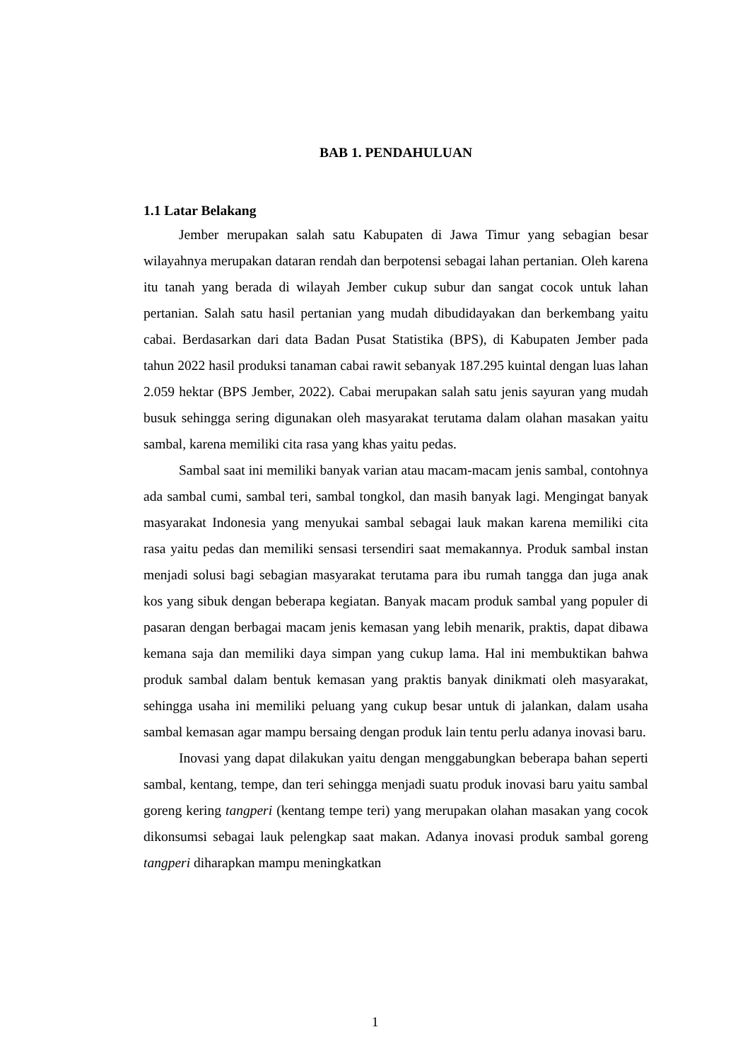BAB 1. PENDAHULUAN
1.1 Latar Belakang
Jember merupakan salah satu Kabupaten di Jawa Timur yang sebagian besar wilayahnya merupakan dataran rendah dan berpotensi sebagai lahan pertanian. Oleh karena itu tanah yang berada di wilayah Jember cukup subur dan sangat cocok untuk lahan pertanian. Salah satu hasil pertanian yang mudah dibudidayakan dan berkembang yaitu cabai. Berdasarkan dari data Badan Pusat Statistika (BPS), di Kabupaten Jember pada tahun 2022 hasil produksi tanaman cabai rawit sebanyak 187.295 kuintal dengan luas lahan 2.059 hektar (BPS Jember, 2022). Cabai merupakan salah satu jenis sayuran yang mudah busuk sehingga sering digunakan oleh masyarakat terutama dalam olahan masakan yaitu sambal, karena memiliki cita rasa yang khas yaitu pedas.
Sambal saat ini memiliki banyak varian atau macam-macam jenis sambal, contohnya ada sambal cumi, sambal teri, sambal tongkol, dan masih banyak lagi. Mengingat banyak masyarakat Indonesia yang menyukai sambal sebagai lauk makan karena memiliki cita rasa yaitu pedas dan memiliki sensasi tersendiri saat memakannya. Produk sambal instan menjadi solusi bagi sebagian masyarakat terutama para ibu rumah tangga dan juga anak kos yang sibuk dengan beberapa kegiatan. Banyak macam produk sambal yang populer di pasaran dengan berbagai macam jenis kemasan yang lebih menarik, praktis, dapat dibawa kemana saja dan memiliki daya simpan yang cukup lama. Hal ini membuktikan bahwa produk sambal dalam bentuk kemasan yang praktis banyak dinikmati oleh masyarakat, sehingga usaha ini memiliki peluang yang cukup besar untuk di jalankan, dalam usaha sambal kemasan agar mampu bersaing dengan produk lain tentu perlu adanya inovasi baru.
Inovasi yang dapat dilakukan yaitu dengan menggabungkan beberapa bahan seperti sambal, kentang, tempe, dan teri sehingga menjadi suatu produk inovasi baru yaitu sambal goreng kering tangperi (kentang tempe teri) yang merupakan olahan masakan yang cocok dikonsumsi sebagai lauk pelengkap saat makan. Adanya inovasi produk sambal goreng tangperi diharapkan mampu meningkatkan
1